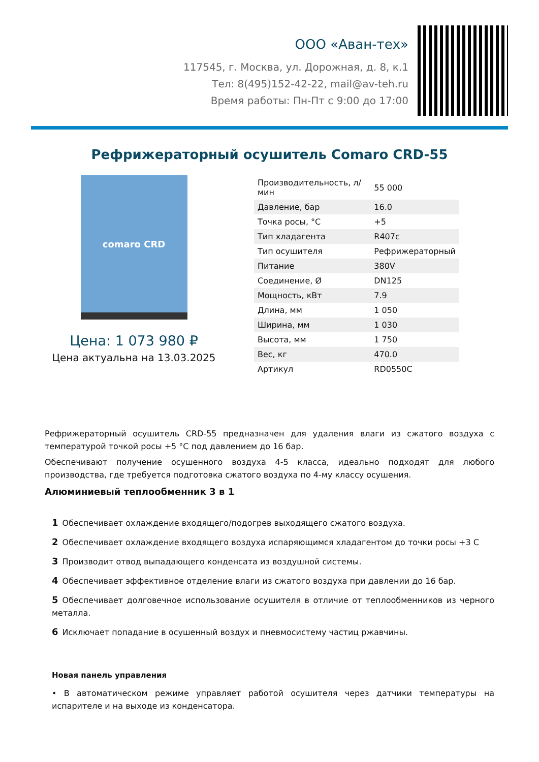ООО «Аван-тех»
117545, г. Москва, ул. Дорожная, д. 8, к.1
Тел: 8(495)152-42-22, mail@av-teh.ru
Время работы: Пн-Пт с 9:00 до 17:00
Рефрижераторный осушитель Comaro CRD-55
comaro CRD
Цена: 1 073 980 ₽
Цена актуальна на 13.03.2025
| Производительность, л/мин | 55 000 |
| Давление, бар | 16.0 |
| Точка росы, °С | +5 |
| Тип хладагента | R407c |
| Тип осушителя | Рефрижераторный |
| Питание | 380V |
| Соединение, Ø | DN125 |
| Мощность, кВт | 7.9 |
| Длина, мм | 1 050 |
| Ширина, мм | 1 030 |
| Высота, мм | 1 750 |
| Вес, кг | 470.0 |
| Артикул | RD0550C |
Рефрижераторный осушитель CRD-55 предназначен для удаления влаги из сжатого воздуха с температурой точкой росы +5 °С под давлением до 16 бар.
Обеспечивают получение осушенного воздуха 4-5 класса, идеально подходят для любого производства, где требуется подготовка сжатого воздуха по 4-му классу осушения.
Алюминиевый теплообменник 3 в 1
1 Обеспечивает охлаждение входящего/подогрев выходящего сжатого воздуха.
2 Обеспечивает охлаждение входящего воздуха испаряющимся хладагентом до точки росы +3 С
3 Производит отвод выпадающего конденсата из воздушной системы.
4 Обеспечивает эффективное отделение влаги из сжатого воздуха при давлении до 16 бар.
5 Обеспечивает долговечное использование осушителя в отличие от теплообменников из черного металла.
6 Исключает попадание в осушенный воздух и пневмосистему частиц ржавчины.
Новая панель управления
• В автоматическом режиме управляет работой осушителя через датчики температуры на испарителе и на выходе из конденсатора.